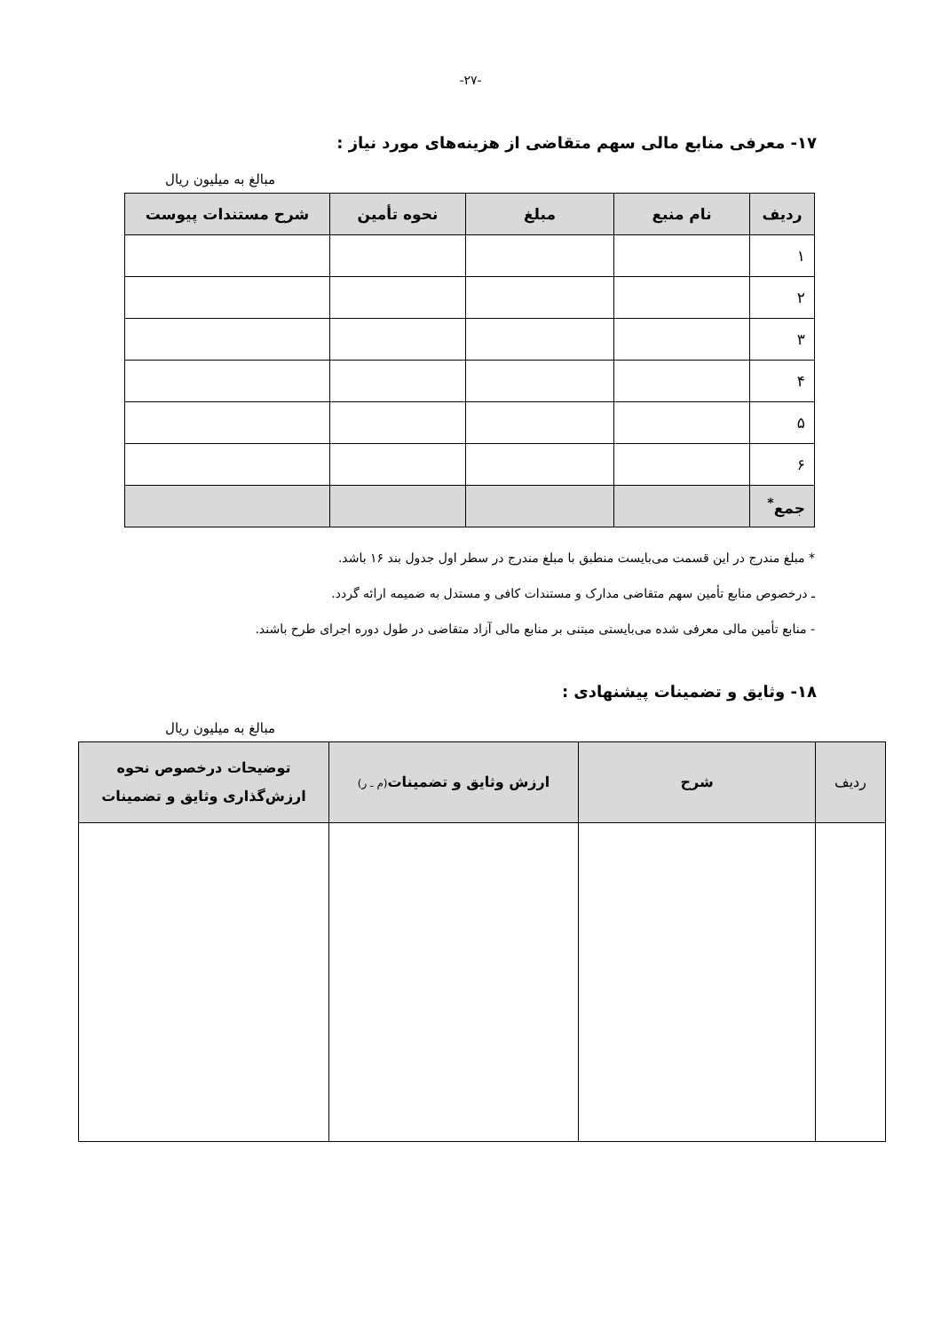-۲۷-
۱۷- معرفی منابع مالی سهم متقاضی از هزینه‌های مورد نیاز :
مبالغ به میلیون ریال
| ردیف | نام منبع | مبلغ | نحوه تأمین | شرح مستندات پیوست |
| --- | --- | --- | --- | --- |
| ۱ | | | | |
| ۲ | | | | |
| ۳ | | | | |
| ۴ | | | | |
| ۵ | | | | |
| ۶ | | | | |
| جمع<sup>*</sup> | | | | |
* مبلغ مندرج در این قسمت می‌بایست منطبق با مبلغ مندرج در سطر اول جدول بند ۱۶ باشد.
ـ درخصوص منابع تأمین سهم متقاضی مدارک و مستندات کافی و مستدل به ضمیمه ارائه گردد.
- منابع تأمین مالی معرفی شده می‌بایستی مبتنی بر منابع مالی آزاد متقاضی در طول دوره اجرای طرح باشند.
۱۸- وثایق و تضمینات پیشنهادی :
مبالغ به میلیون ریال
| ردیف | شرح | ارزش وثایق و تضمینات (م ـ ر) | توضیحات درخصوص نحوه ارزش‌گذاری وثایق و تضمینات |
| --- | --- | --- | --- |